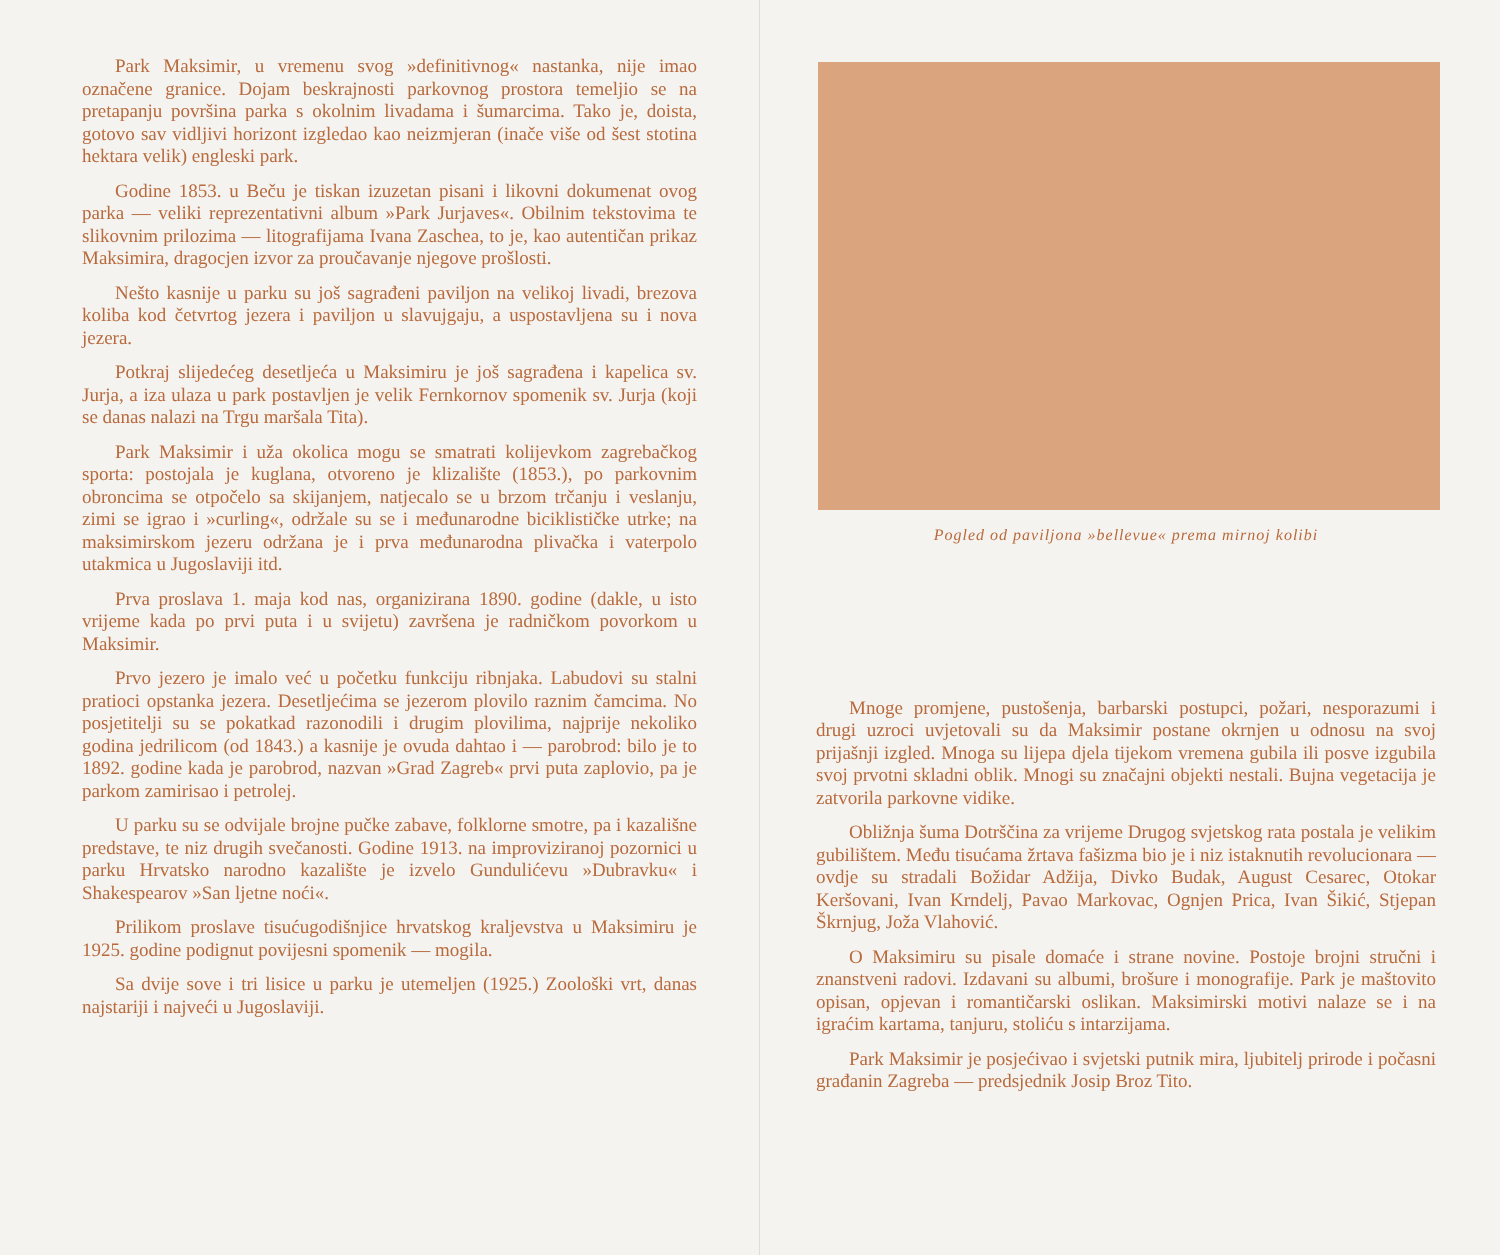Park Maksimir, u vremenu svog »definitivnog« nastanka, nije imao označene granice. Dojam beskrajnosti parkovnog prostora temeljio se na pretapanju površina parka s okolnim livadama i šumarcima. Tako je, doista, gotovo sav vidljivi horizont izgledao kao neizmjeran (inače više od šest stotina hektara velik) engleski park.
Godine 1853. u Beču je tiskan izuzetan pisani i likovni dokumenat ovog parka — veliki reprezentativni album »Park Jurjaves«. Obilnim tekstovima te slikovnim prilozima — litografijama Ivana Zaschea, to je, kao autentičan prikaz Maksimira, dragocjen izvor za proučavanje njegove prošlosti.
Nešto kasnije u parku su još sagrađeni paviljon na velikoj livadi, brezova koliba kod četvrtog jezera i paviljon u slavujgaju, a uspostavljena su i nova jezera.
Potkraj slijedećeg desetljeća u Maksimiru je još sagrađena i kapelica sv. Jurja, a iza ulaza u park postavljen je velik Fernkornov spomenik sv. Jurja (koji se danas nalazi na Trgu maršala Tita).
Park Maksimir i uža okolica mogu se smatrati kolijevkom zagrebačkog sporta: postojala je kuglana, otvoreno je klizalište (1853.), po parkovnim obroncima se otpočelo sa skijanjem, natjecalo se u brzom trčanju i veslanju, zimi se igrao i »curling«, održale su se i međunarodne biciklističke utrke; na maksimirskom jezeru održana je i prva međunarodna plivačka i vaterpolo utakmica u Jugoslaviji itd.
Prva proslava 1. maja kod nas, organizirana 1890. godine (dakle, u isto vrijeme kada po prvi puta i u svijetu) završena je radničkom povorkom u Maksimir.
Prvo jezero je imalo već u početku funkciju ribnjaka. Labudovi su stalni pratioci opstanka jezera. Desetljećima se jezerom plovilo raznim čamcima. No posjetitelji su se pokatkad razonodili i drugim plovilima, najprije nekoliko godina jedrilicom (od 1843.) a kasnije je ovuda dahtao i — parobrod: bilo je to 1892. godine kada je parobrod, nazvan »Grad Zagreb« prvi puta zaplovio, pa je parkom zamirisao i petrolej.
U parku su se odvijale brojne pučke zabave, folklorne smotre, pa i kazališne predstave, te niz drugih svečanosti. Godine 1913. na improviziranoj pozornici u parku Hrvatsko narodno kazalište je izvelo Gundulićevu »Dubravku« i Shakespearov »San ljetne noći«.
Prilikom proslave tisućugodišnjice hrvatskog kraljevstva u Maksimiru je 1925. godine podignut povijesni spomenik — mogila.
Sa dvije sove i tri lisice u parku je utemeljen (1925.) Zoološki vrt, danas najstariji i najveći u Jugoslaviji.
Pogled od paviljona »bellevue« prema mirnoj kolibi
Mnoge promjene, pustošenja, barbarski postupci, požari, nesporazumi i drugi uzroci uvjetovali su da Maksimir postane okrnjen u odnosu na svoj prijašnji izgled. Mnoga su lijepa djela tijekom vremena gubila ili posve izgubila svoj prvotni skladni oblik. Mnogi su značajni objekti nestali. Bujna vegetacija je zatvorila parkovne vidike.
Obližnja šuma Dotrščina za vrijeme Drugog svjetskog rata postala je velikim gubilištem. Među tisućama žrtava fašizma bio je i niz istaknutih revolucionara — ovdje su stradali Božidar Adžija, Divko Budak, August Cesarec, Otokar Keršovani, Ivan Krndelj, Pavao Markovac, Ognjen Prica, Ivan Šikić, Stjepan Škrnjug, Joža Vlahović.
O Maksimiru su pisale domaće i strane novine. Postoje brojni stručni i znanstveni radovi. Izdavani su albumi, brošure i monografije. Park je maštovito opisan, opjevan i romantičarski oslikan. Maksimirski motivi nalaze se i na igraćim kartama, tanjuru, stoliću s intarzijama.
Park Maksimir je posjećivao i svjetski putnik mira, ljubitelj prirode i počasni građanin Zagreba — predsjednik Josip Broz Tito.